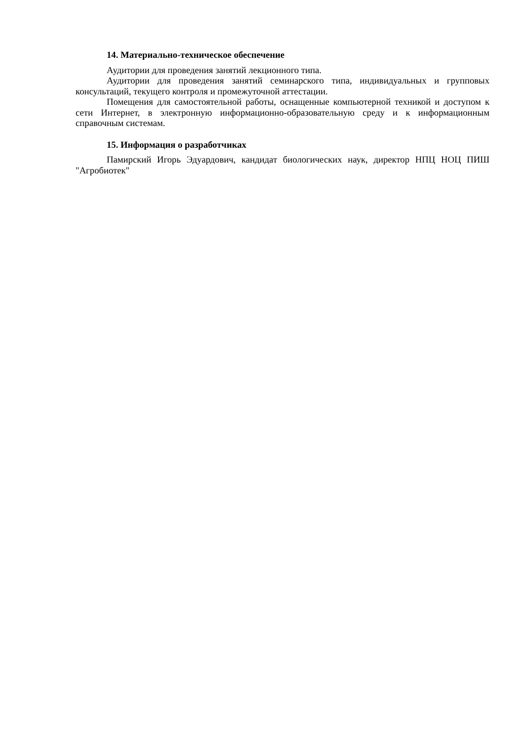14. Материально-техническое обеспечение
Аудитории для проведения занятий лекционного типа.
Аудитории для проведения занятий семинарского типа, индивидуальных и групповых консультаций, текущего контроля и промежуточной аттестации.
Помещения для самостоятельной работы, оснащенные компьютерной техникой и доступом к сети Интернет, в электронную информационно-образовательную среду и к информационным справочным системам.
15. Информация о разработчиках
Памирский Игорь Эдуардович, кандидат биологических наук, директор НПЦ НОЦ ПИШ "Агробиотек"